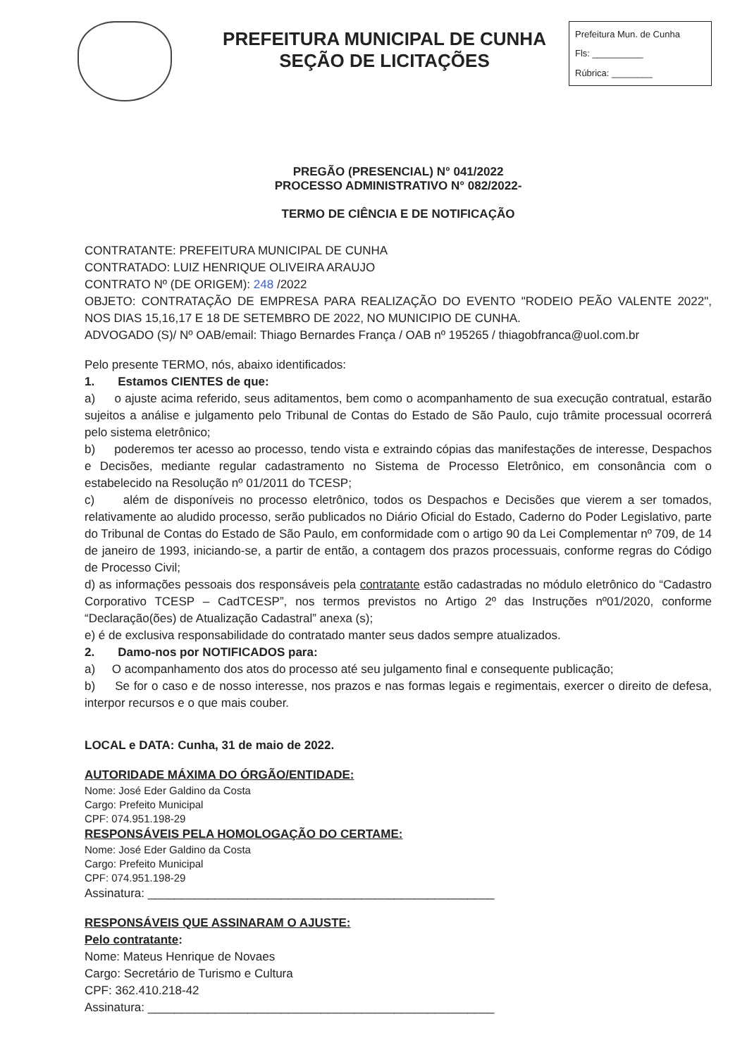PREFEITURA MUNICIPAL DE CUNHA
SEÇÃO DE LICITAÇÕES
Prefeitura Mun. de Cunha
Fls: __________
Rúbrica: ________
PREGÃO (PRESENCIAL) N° 041/2022
PROCESSO ADMINISTRATIVO N° 082/2022-
TERMO DE CIÊNCIA E DE NOTIFICAÇÃO
CONTRATANTE: PREFEITURA MUNICIPAL DE CUNHA
CONTRATADO: LUIZ HENRIQUE OLIVEIRA ARAUJO
CONTRATO Nº (DE ORIGEM): 248 /2022
OBJETO: CONTRATAÇÃO DE EMPRESA PARA REALIZAÇÃO DO EVENTO "RODEIO PEÃO VALENTE 2022", NOS DIAS 15,16,17 E 18 DE SETEMBRO DE 2022, NO MUNICIPIO DE CUNHA.
ADVOGADO (S)/ Nº OAB/email: Thiago Bernardes França / OAB nº 195265 / thiagobfranca@uol.com.br
Pelo presente TERMO, nós, abaixo identificados:
1. Estamos CIENTES de que:
a) o ajuste acima referido, seus aditamentos, bem como o acompanhamento de sua execução contratual, estarão sujeitos a análise e julgamento pelo Tribunal de Contas do Estado de São Paulo, cujo trâmite processual ocorrerá pelo sistema eletrônico;
b) poderemos ter acesso ao processo, tendo vista e extraindo cópias das manifestações de interesse, Despachos e Decisões, mediante regular cadastramento no Sistema de Processo Eletrônico, em consonância com o estabelecido na Resolução nº 01/2011 do TCESP;
c) além de disponíveis no processo eletrônico, todos os Despachos e Decisões que vierem a ser tomados, relativamente ao aludido processo, serão publicados no Diário Oficial do Estado, Caderno do Poder Legislativo, parte do Tribunal de Contas do Estado de São Paulo, em conformidade com o artigo 90 da Lei Complementar nº 709, de 14 de janeiro de 1993, iniciando-se, a partir de então, a contagem dos prazos processuais, conforme regras do Código de Processo Civil;
d) as informações pessoais dos responsáveis pela contratante estão cadastradas no módulo eletrônico do “Cadastro Corporativo TCESP – CadTCESP”, nos termos previstos no Artigo 2º das Instruções nº01/2020, conforme “Declaração(ões) de Atualização Cadastral” anexa (s);
e) é de exclusiva responsabilidade do contratado manter seus dados sempre atualizados.
2. Damo-nos por NOTIFICADOS para:
a) O acompanhamento dos atos do processo até seu julgamento final e consequente publicação;
b) Se for o caso e de nosso interesse, nos prazos e nas formas legais e regimentais, exercer o direito de defesa, interpor recursos e o que mais couber.
LOCAL e DATA: Cunha, 31 de maio de 2022.
AUTORIDADE MÁXIMA DO ÓRGÃO/ENTIDADE:
Nome: José Eder Galdino da Costa
Cargo: Prefeito Municipal
CPF: 074.951.198-29
RESPONSÁVEIS PELA HOMOLOGAÇÃO DO CERTAME:
Nome: José Eder Galdino da Costa
Cargo: Prefeito Municipal
CPF: 074.951.198-29
Assinatura: ____________________________________________________
RESPONSÁVEIS QUE ASSINARAM O AJUSTE:
Pelo contratante:
Nome: Mateus Henrique de Novaes
Cargo: Secretário de Turismo e Cultura
CPF: 362.410.218-42
Assinatura: ____________________________________________________